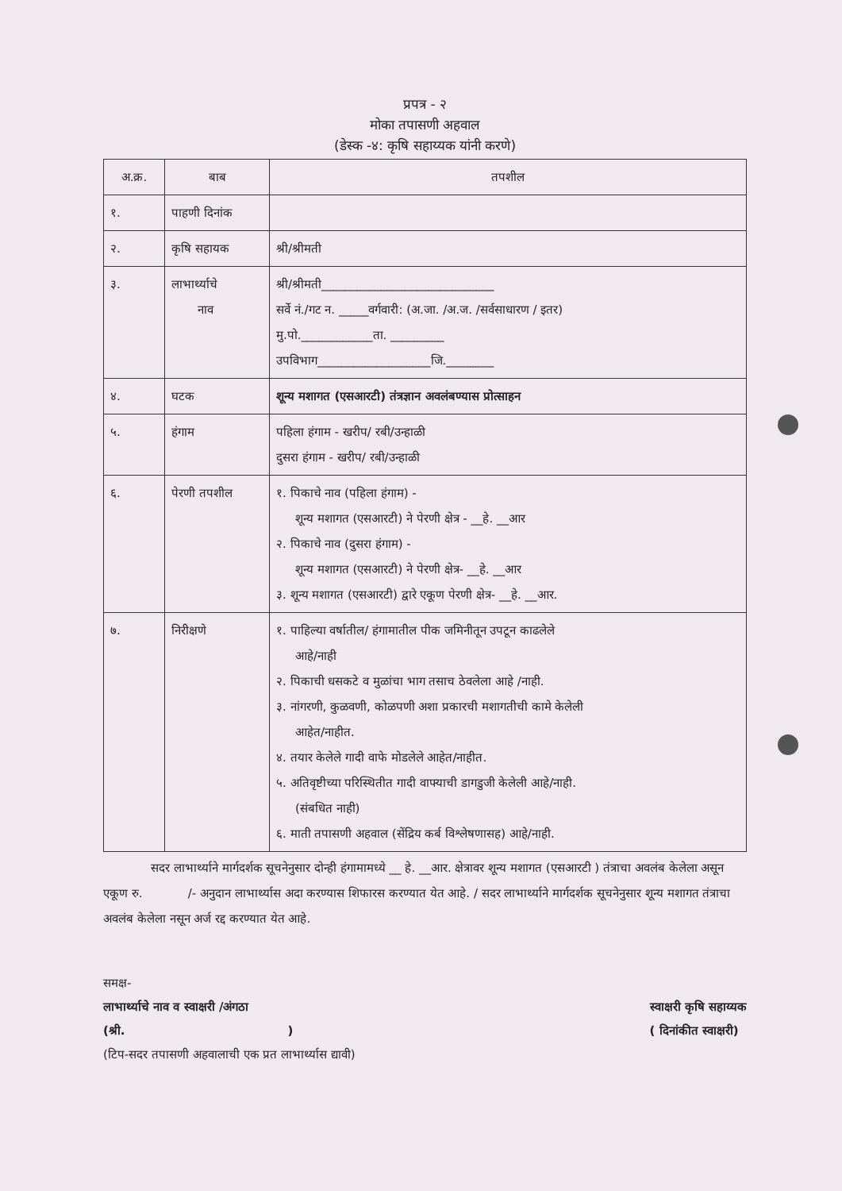प्रपत्र - २
मोका तपासणी अहवाल
(डेस्क -४: कृषि सहाय्यक यांनी करणे)
| अ.क्र. | बाब | तपशील |
| --- | --- | --- |
| १. | पाहणी दिनांक | |
| २. | कृषि सहायक | श्री/श्रीमती |
| ३. | लाभार्थ्याचे नाव | श्री/श्रीमती_____________________________ सर्वे नं./गट न. _____वर्गवारी: (अ.जा. /अ.ज. /सर्वसाधारण / इतर) मु.पो.____________ता. _________ उपविभाग___________________जि.________ |
| ४. | घटक | शून्य मशागत (एसआरटी) तंत्रज्ञान अवलंबण्यास प्रोत्साहन |
| ५. | हंगाम | पहिला हंगाम - खरीप/ रबी/उन्हाळी दुसरा हंगाम - खरीप/ रबी/उन्हाळी |
| ६. | पेरणी तपशील | १. पिकाचे नाव (पहिला हंगाम) - शून्य मशागत (एसआरटी) ने पेरणी क्षेत्र - __हे. __आर २. पिकाचे नाव (दुसरा हंगाम) - शून्य मशागत (एसआरटी) ने पेरणी क्षेत्र- __हे. __आर ३. शून्य मशागत (एसआरटी) द्वारे एकूण पेरणी क्षेत्र- __हे. __आर. |
| ७. | निरीक्षणे | १. पाहिल्या वर्षातील/ हंगामातील पीक जमिनीतून उपटून काढलेले आहे/नाही २. पिकाची धसकटे व मुळांचा भाग तसाच ठेवलेला आहे /नाही. ३. नांगरणी, कुळवणी, कोळपणी अशा प्रकारची मशागतीची कामे केलेली आहेत/नाहीत. ४. तयार केलेले गादी वाफे मोडलेले आहेत/नाहीत. ५. अतिवृष्टीच्या परिस्थितीत गादी वाफ्याची डागडुजी केलेली आहे/नाही. (संबधित नाही) ६. माती तपासणी अहवाल (सेंद्रिय कर्ब विश्लेषणासह) आहे/नाही. |
सदर लाभार्थ्याने मार्गदर्शक सूचनेनुसार दोन्ही हंगामामध्ये __ हे. __आर. क्षेत्रावर शून्य मशागत (एसआरटी ) तंत्राचा अवलंब केलेला असून एकूण रु. /- अनुदान लाभार्थ्यास अदा करण्यास शिफारस करण्यात येत आहे. / सदर लाभार्थ्याने मार्गदर्शक सूचनेनुसार शून्य मशागत तंत्राचा अवलंब केलेला नसून अर्ज रद्द करण्यात येत आहे.
समक्ष-
लाभार्थ्याचे नाव व स्वाक्षरी /अंगठा
(श्री. )
(टिप-सदर तपासणी अहवालाची एक प्रत लाभार्थ्यास द्यावी)
स्वाक्षरी कृषि सहाय्यक
( दिनांकीत स्वाक्षरी)